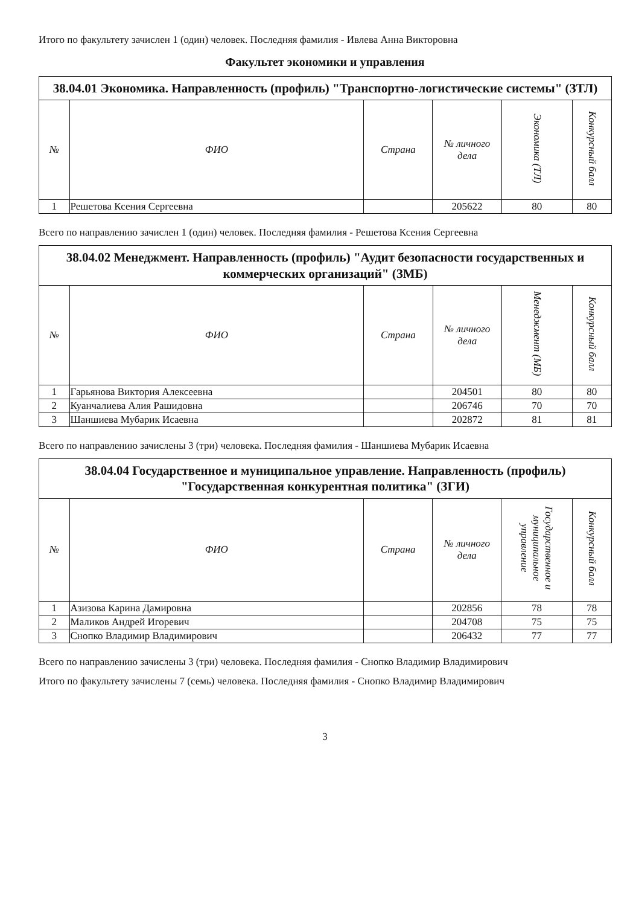Итого по факультету зачислен 1 (один) человек. Последняя фамилия - Ивлева Анна Викторовна
Факультет экономики и управления
| 38.04.01 Экономика. Направленность (профиль) "Транспортно-логистические системы" (ЗТЛ) | | | | | |
| № | ФИО | Страна | № личного дела | Экономика (ТЛ) | Конкурсный балл |
| 1 | Решетова Ксения Сергеевна | | 205622 | 80 | 80 |
Всего по направлению зачислен 1 (один) человек. Последняя фамилия - Решетова Ксения Сергеевна
| 38.04.02 Менеджмент. Направленность (профиль) "Аудит безопасности государственных и коммерческих организаций" (ЗМБ) | | | | | |
| № | ФИО | Страна | № личного дела | Менеджмент (МБ) | Конкурсный балл |
| 1 | Гарьянова Виктория Алексеевна | | 204501 | 80 | 80 |
| 2 | Куанчалиева Алия Рашидовна | | 206746 | 70 | 70 |
| 3 | Шаншиева Мубарик Исаевна | | 202872 | 81 | 81 |
Всего по направлению зачислены 3 (три) человека. Последняя фамилия - Шаншиева Мубарик Исаевна
| 38.04.04 Государственное и муниципальное управление. Направленность (профиль) "Государственная конкурентная политика" (ЗГИ) | | | | | |
| № | ФИО | Страна | № личного дела | Государственное и муниципальное управление | Конкурсный балл |
| 1 | Азизова Карина Дамировна | | 202856 | 78 | 78 |
| 2 | Маликов Андрей Игоревич | | 204708 | 75 | 75 |
| 3 | Снопко Владимир Владимирович | | 206432 | 77 | 77 |
Всего по направлению зачислены 3 (три) человека. Последняя фамилия - Снопко Владимир Владимирович
Итого по факультету зачислены 7 (семь) человека. Последняя фамилия - Снопко Владимир Владимирович
3